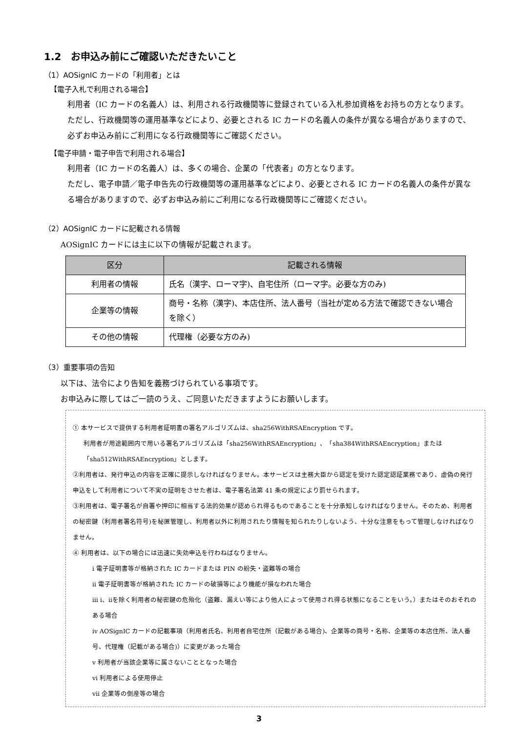1.2　お申込み前にご確認いただきたいこと
（1）AOSignIC カードの「利用者」とは
【電子入札で利用される場合】
利用者（IC カードの名義人）は、利用される行政機関等に登録されている入札参加資格をお持ちの方となります。ただし、行政機関等の運用基準などにより、必要とされる IC カードの名義人の条件が異なる場合がありますので、必ずお申込み前にご利用になる行政機関等にご確認ください。
【電子申請・電子申告で利用される場合】
利用者（IC カードの名義人）は、多くの場合、企業の「代表者」の方となります。
ただし、電子申請／電子申告先の行政機関等の運用基準などにより、必要とされる IC カードの名義人の条件が異なる場合がありますので、必ずお申込み前にご利用になる行政機関等にご確認ください。
（2）AOSignIC カードに記載される情報
AOSignIC カードには主に以下の情報が記載されます。
| 区分 | 記載される情報 |
| --- | --- |
| 利用者の情報 | 氏名（漢字、ローマ字)、自宅住所（ローマ字。必要な方のみ) |
| 企業等の情報 | 商号・名称（漢字)、本店住所、法人番号（当社が定める方法で確認できない場合を除く） |
| その他の情報 | 代理権（必要な方のみ) |
（3）重要事項の告知
以下は、法令により告知を義務づけられている事項です。
お申込みに際してはご一読のうえ、ご同意いただきますようにお願いします。
① 本サービスで提供する利用者証明書の署名アルゴリズムは、sha256WithRSAEncryption です。
利用者が用途範囲内で用いる署名アルゴリズムは「sha256WithRSAEncryption」、「sha384WithRSAEncryption」または「sha512WithRSAEncryption」とします。
②利用者は、発行申込の内容を正確に提示しなければなりません。本サービスは主務大臣から認定を受けた認定認証業務であり、虚偽の発行申込をして利用者について不実の証明をさせた者は、電子署名法第 41 条の規定により罰せられます。
③利用者は、電子署名が自署や押印に相当する法的効果が認められ得るものであることを十分承知しなければなりません。そのため、利用者の秘密鍵（利用者署名符号)を秘匿管理し、利用者以外に利用されたり情報を知られたりしないよう、十分な注意をもって管理しなければなりません。
④ 利用者は、以下の場合には迅速に失効申込を行わねばなりません。
ⅰ 電子証明書等が格納された IC カードまたは PIN の紛失・盗難等の場合
ⅱ 電子証明書等が格納された IC カードの破損等により機能が損なわれた場合
ⅲ ⅰ、ⅱを除く利用者の秘密鍵の危殆化（盗難、漏えい等により他人によって使用され得る状態になることをいう。）またはそのおそれのある場合
ⅳ AOSignIC カードの記載事項（利用者氏名、利用者自宅住所（記載がある場合)、企業等の商号・名称、企業等の本店住所、法人番号、代理権（記載がある場合)）に変更があった場合
ⅴ 利用者が当該企業等に属さないこととなった場合
ⅵ 利用者による使用停止
ⅶ 企業等の倒産等の場合
3